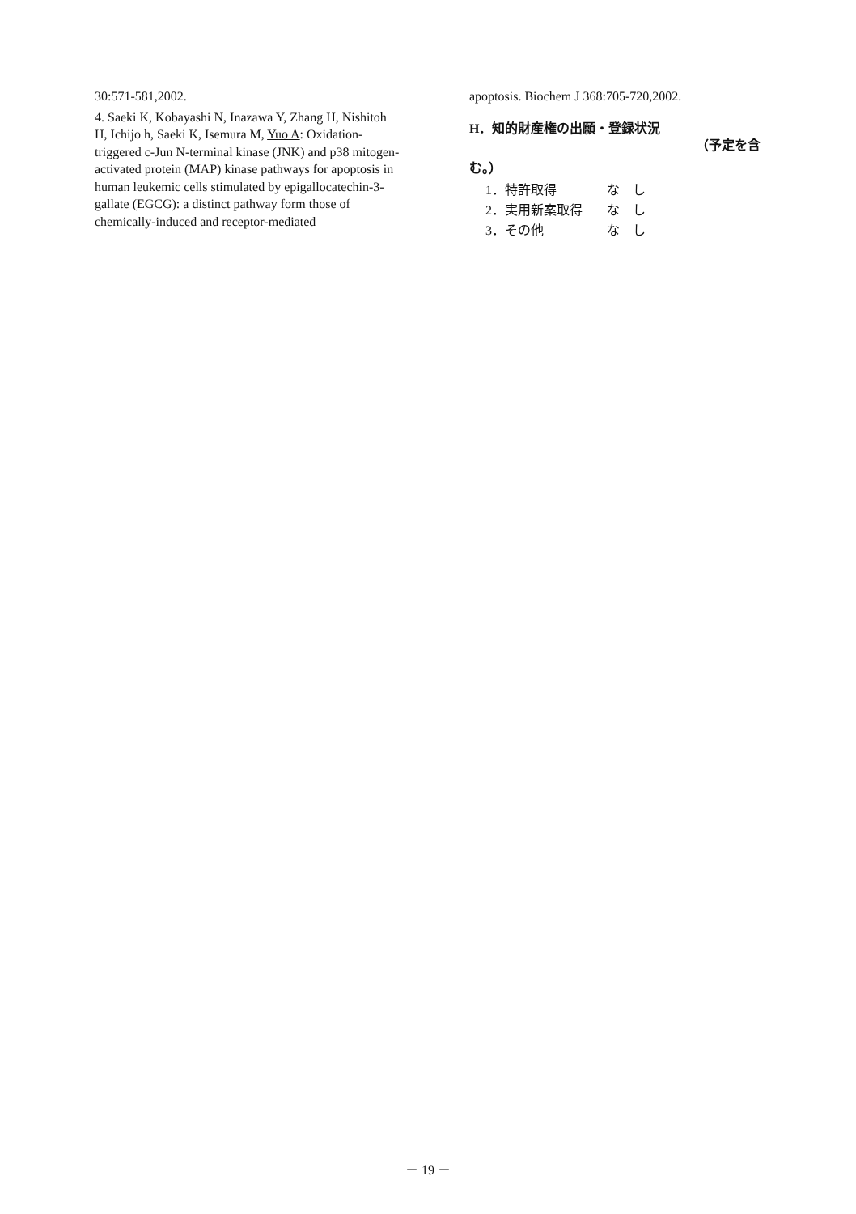30:571-581,2002.
4. Saeki K, Kobayashi N, Inazawa Y, Zhang H, Nishitoh H, Ichijo h, Saeki K, Isemura M, Yuo A: Oxidation-triggered c-Jun N-terminal kinase (JNK) and p38 mitogen-activated protein (MAP) kinase pathways for apoptosis in human leukemic cells stimulated by epigallocatechin-3-gallate (EGCG): a distinct pathway form those of chemically-induced and receptor-mediated
apoptosis. Biochem J 368:705-720,2002.
H．知的財産権の出願・登録状況
（予定を含
む。）
1．特許取得 な　し
2．実用新案取得 な　し
3．その他 な　し
－ 19 －